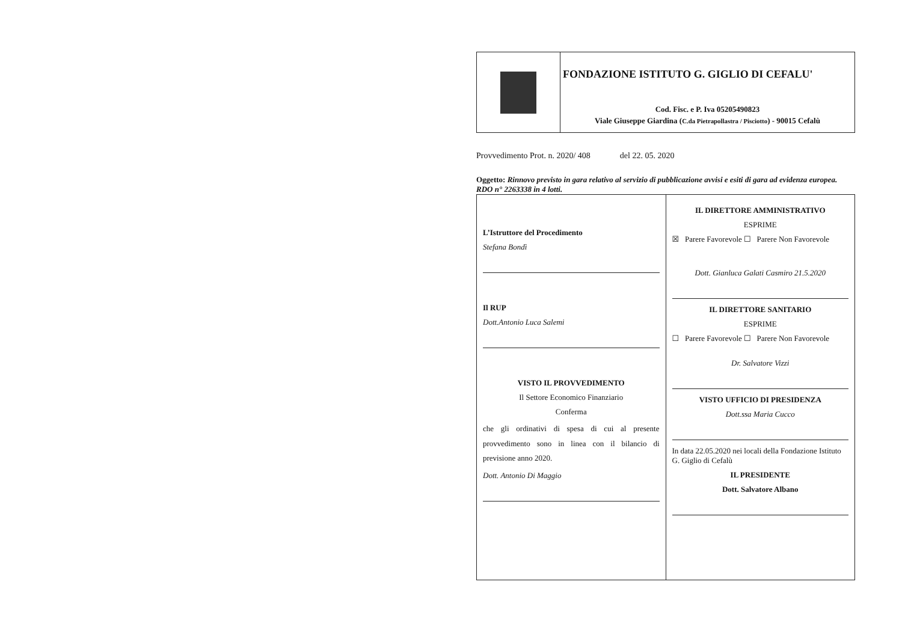FONDAZIONE ISTITUTO G. GIGLIO DI CEFALU'
Cod. Fisc. e P. Iva 05205490823
Viale Giuseppe Giardina (C.da Pietrapollastra / Pisciotto) - 90015 Cefalù
Provvedimento Prot. n. 2020/ 408 del 22. 05. 2020
Oggetto: Rinnovo previsto in gara relativo al servizio di pubblicazione avvisi e esiti di gara ad evidenza europea. RDO n° 2263338 in 4 lotti.
| L’Istruttore del Procedimento Stefana Bondì Il RUP Dott.Antonio Luca Salemi VISTO IL PROVVEDIMENTO Il Settore Economico Finanziario Conferma che gli ordinativi di spesa di cui al presente provvedimento sono in linea con il bilancio di previsione anno 2020. Dott. Antonio Di Maggio | IL DIRETTORE AMMINISTRATIVO ESPRIME ☒ Parere Favorevole ☐ Parere Non Favorevole Dott. Gianluca Galati Casmiro 21.5.2020 IL DIRETTORE SANITARIO ESPRIME ☐ Parere Favorevole ☐ Parere Non Favorevole Dr. Salvatore Vizzi VISTO UFFICIO DI PRESIDENZA Dott.ssa Maria Cucco In data 22.05.2020 nei locali della Fondazione Istituto G. Giglio di Cefalù IL PRESIDENTE Dott. Salvatore Albano |